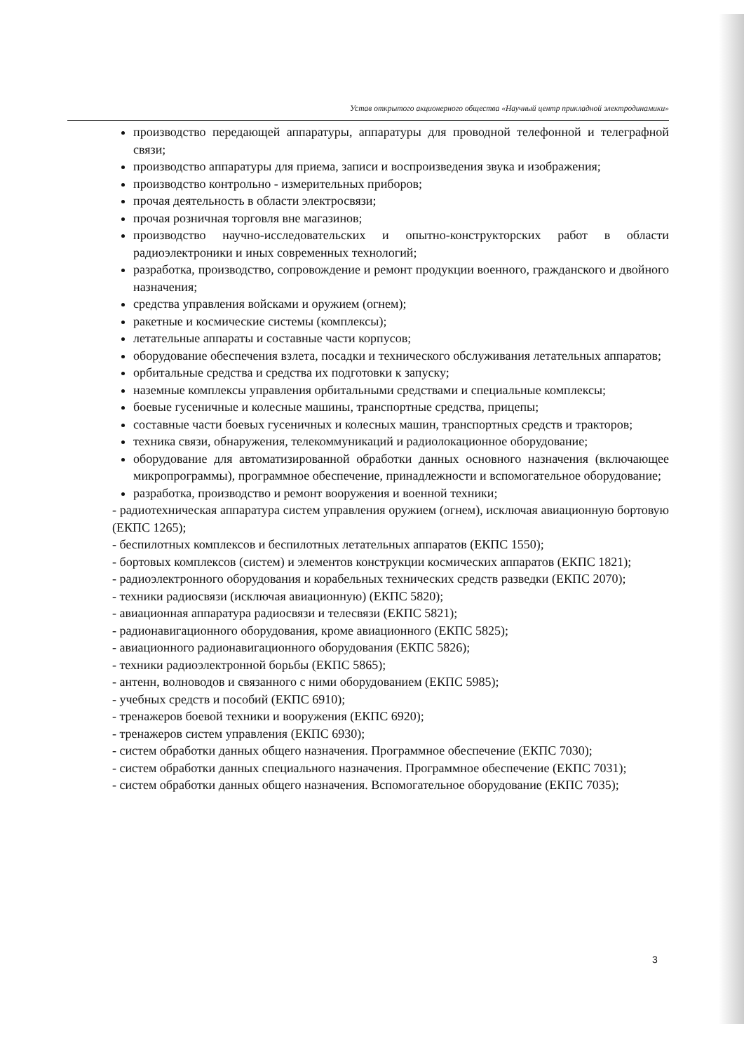Устав открытого акционерного общества «Научный центр прикладной электродинамики»
производство передающей аппаратуры, аппаратуры для проводной телефонной и телеграфной связи;
производство аппаратуры для приема, записи и воспроизведения звука и изображения;
производство контрольно - измерительных приборов;
прочая деятельность в области электросвязи;
прочая розничная торговля вне магазинов;
производство научно-исследовательских и опытно-конструкторских работ в области радиоэлектроники и иных современных технологий;
разработка, производство, сопровождение и ремонт продукции военного, гражданского и двойного назначения;
средства управления войсками и оружием (огнем);
ракетные и космические системы (комплексы);
летательные аппараты и составные части корпусов;
оборудование обеспечения взлета, посадки и технического обслуживания летательных аппаратов;
орбитальные средства и средства их подготовки к запуску;
наземные комплексы управления орбитальными средствами и специальные комплексы;
боевые гусеничные и колесные машины, транспортные средства, прицепы;
составные части боевых гусеничных и колесных машин, транспортных средств и тракторов;
техника связи, обнаружения, телекоммуникаций и радиолокационное оборудование;
оборудование для автоматизированной обработки данных основного назначения (включающее микропрограммы), программное обеспечение, принадлежности и вспомогательное оборудование;
разработка, производство и ремонт вооружения и военной техники;
- радиотехническая аппаратура систем управления оружием (огнем), исключая авиационную бортовую (ЕКПС 1265);
- беспилотных комплексов и беспилотных летательных аппаратов (ЕКПС 1550);
- бортовых комплексов (систем) и элементов конструкции космических аппаратов (ЕКПС 1821);
- радиоэлектронного оборудования и корабельных технических средств разведки (ЕКПС 2070);
- техники радиосвязи (исключая авиационную) (ЕКПС 5820);
- авиационная аппаратура радиосвязи и телесвязи (ЕКПС 5821);
- радионавигационного оборудования, кроме авиационного (ЕКПС 5825);
- авиационного радионавигационного оборудования (ЕКПС 5826);
- техники радиоэлектронной борьбы (ЕКПС 5865);
- антенн, волноводов и связанного с ними оборудованием (ЕКПС 5985);
- учебных средств и пособий (ЕКПС 6910);
- тренажеров боевой техники и вооружения (ЕКПС 6920);
- тренажеров систем управления (ЕКПС 6930);
- систем обработки данных общего назначения. Программное обеспечение (ЕКПС 7030);
- систем обработки данных специального назначения. Программное обеспечение (ЕКПС 7031);
- систем обработки данных общего назначения. Вспомогательное оборудование (ЕКПС 7035);
3